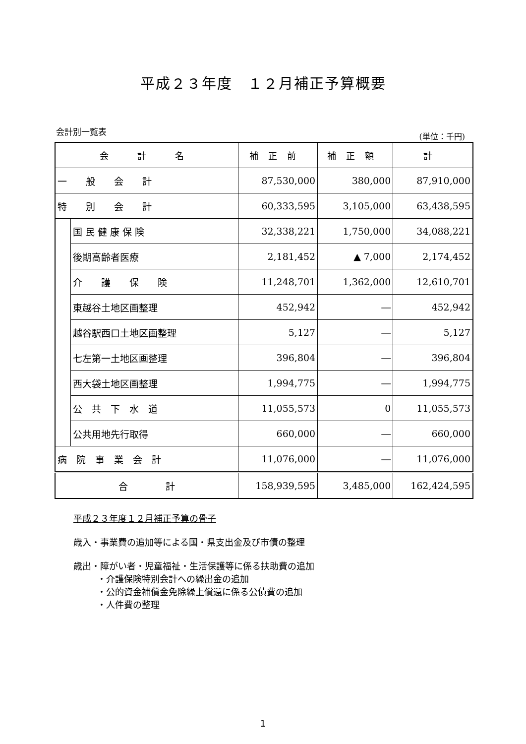平成２３年度　１２月補正予算概要
会計別一覧表 (単位：千円)
| 会 計 名 | | 補正前 | 補正額 | 計 |
| --- | --- | --- | --- | --- |
| 一 般 会 計 | | 87,530,000 | 380,000 | 87,910,000 |
| 特 別 会 計 | | 60,333,595 | 3,105,000 | 63,438,595 |
| | 国 民 健 康 保 険 | 32,338,221 | 1,750,000 | 34,088,221 |
| | 後期高齢者医療 | 2,181,452 | ▲ 7,000 | 2,174,452 |
| | 介 護 保 険 | 11,248,701 | 1,362,000 | 12,610,701 |
| | 東越谷土地区画整理 | 452,942 | ― | 452,942 |
| | 越谷駅西口土地区画整理 | 5,127 | ― | 5,127 |
| | 七左第一土地区画整理 | 396,804 | ― | 396,804 |
| | 西大袋土地区画整理 | 1,994,775 | ― | 1,994,775 |
| | 公 共 下 水 道 | 11,055,573 | 0 | 11,055,573 |
| | 公共用地先行取得 | 660,000 | ― | 660,000 |
| 病 院 事 業 会 計 | | 11,076,000 | ― | 11,076,000 |
| 合 計 | | 158,939,595 | 3,485,000 | 162,424,595 |
平成２３年度１２月補正予算の骨子
歳入・事業費の追加等による国・県支出金及び市債の整理
歳出・障がい者・児童福祉・生活保護等に係る扶助費の追加
・介護保険特別会計への繰出金の追加
・公的資金補償金免除繰上償還に係る公債費の追加
・人件費の整理
1